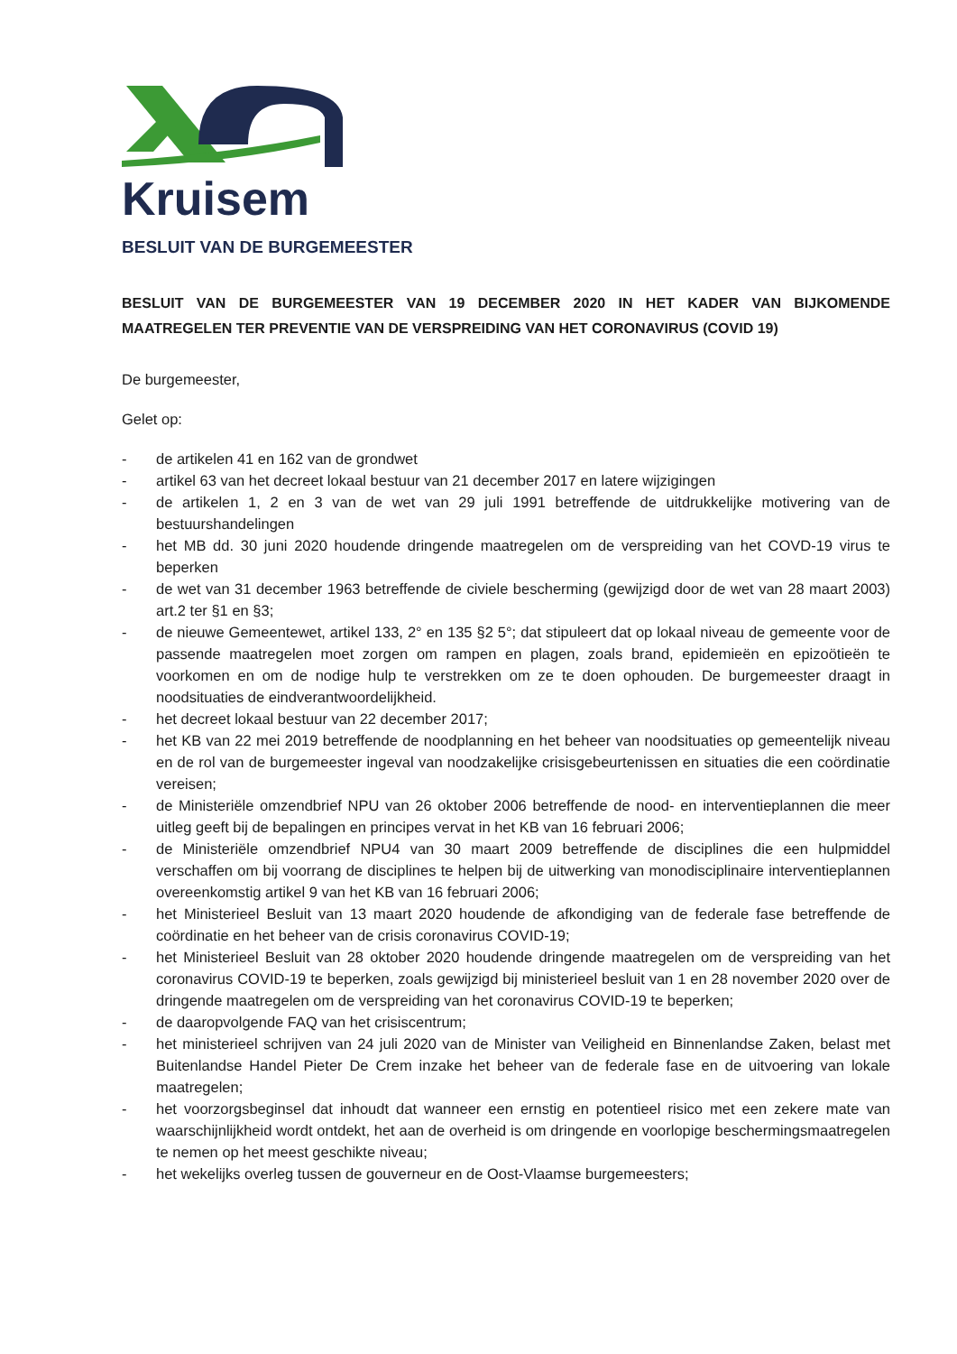Kruisem
BESLUIT VAN DE BURGEMEESTER
BESLUIT VAN DE BURGEMEESTER VAN 19 DECEMBER 2020 IN HET KADER VAN BIJKOMENDE MAATREGELEN TER PREVENTIE VAN DE VERSPREIDING VAN HET CORONAVIRUS (COVID 19)
De burgemeester,
Gelet op:
- de artikelen 41 en 162 van de grondwet
- artikel 63 van het decreet lokaal bestuur van 21 december 2017 en latere wijzigingen
- de artikelen 1, 2 en 3 van de wet van 29 juli 1991 betreffende de uitdrukkelijke motivering van de bestuurshandelingen
- het MB dd. 30 juni 2020 houdende dringende maatregelen om de verspreiding van het COVD-19 virus te beperken
- de wet van 31 december 1963 betreffende de civiele bescherming (gewijzigd door de wet van 28 maart 2003) art.2 ter §1 en §3;
- de nieuwe Gemeentewet, artikel 133, 2° en 135 §2 5°; dat stipuleert dat op lokaal niveau de gemeente voor de passende maatregelen moet zorgen om rampen en plagen, zoals brand, epidemieën en epizoötieën te voorkomen en om de nodige hulp te verstrekken om ze te doen ophouden. De burgemeester draagt in noodsituaties de eindverantwoordelijkheid.
- het decreet lokaal bestuur van 22 december 2017;
- het KB van 22 mei 2019 betreffende de noodplanning en het beheer van noodsituaties op gemeentelijk niveau en de rol van de burgemeester ingeval van noodzakelijke crisisgebeurtenissen en situaties die een coördinatie vereisen;
- de Ministeriële omzendbrief NPU van 26 oktober 2006 betreffende de nood- en interventieplannen die meer uitleg geeft bij de bepalingen en principes vervat in het KB van 16 februari 2006;
- de Ministeriële omzendbrief NPU4 van 30 maart 2009 betreffende de disciplines die een hulpmiddel verschaffen om bij voorrang de disciplines te helpen bij de uitwerking van monodisciplinaire interventieplannen overeenkomstig artikel 9 van het KB van 16 februari 2006;
- het Ministerieel Besluit van 13 maart 2020 houdende de afkondiging van de federale fase betreffende de coördinatie en het beheer van de crisis coronavirus COVID-19;
- het Ministerieel Besluit van 28 oktober 2020 houdende dringende maatregelen om de verspreiding van het coronavirus COVID-19 te beperken, zoals gewijzigd bij ministerieel besluit van 1 en 28 november 2020 over de dringende maatregelen om de verspreiding van het coronavirus COVID-19 te beperken;
- de daaropvolgende FAQ van het crisiscentrum;
- het ministerieel schrijven van 24 juli 2020 van de Minister van Veiligheid en Binnenlandse Zaken, belast met Buitenlandse Handel Pieter De Crem inzake het beheer van de federale fase en de uitvoering van lokale maatregelen;
- het voorzorgsbeginsel dat inhoudt dat wanneer een ernstig en potentieel risico met een zekere mate van waarschijnlijkheid wordt ontdekt, het aan de overheid is om dringende en voorlopige beschermingsmaatregelen te nemen op het meest geschikte niveau;
- het wekelijks overleg tussen de gouverneur en de Oost-Vlaamse burgemeesters;